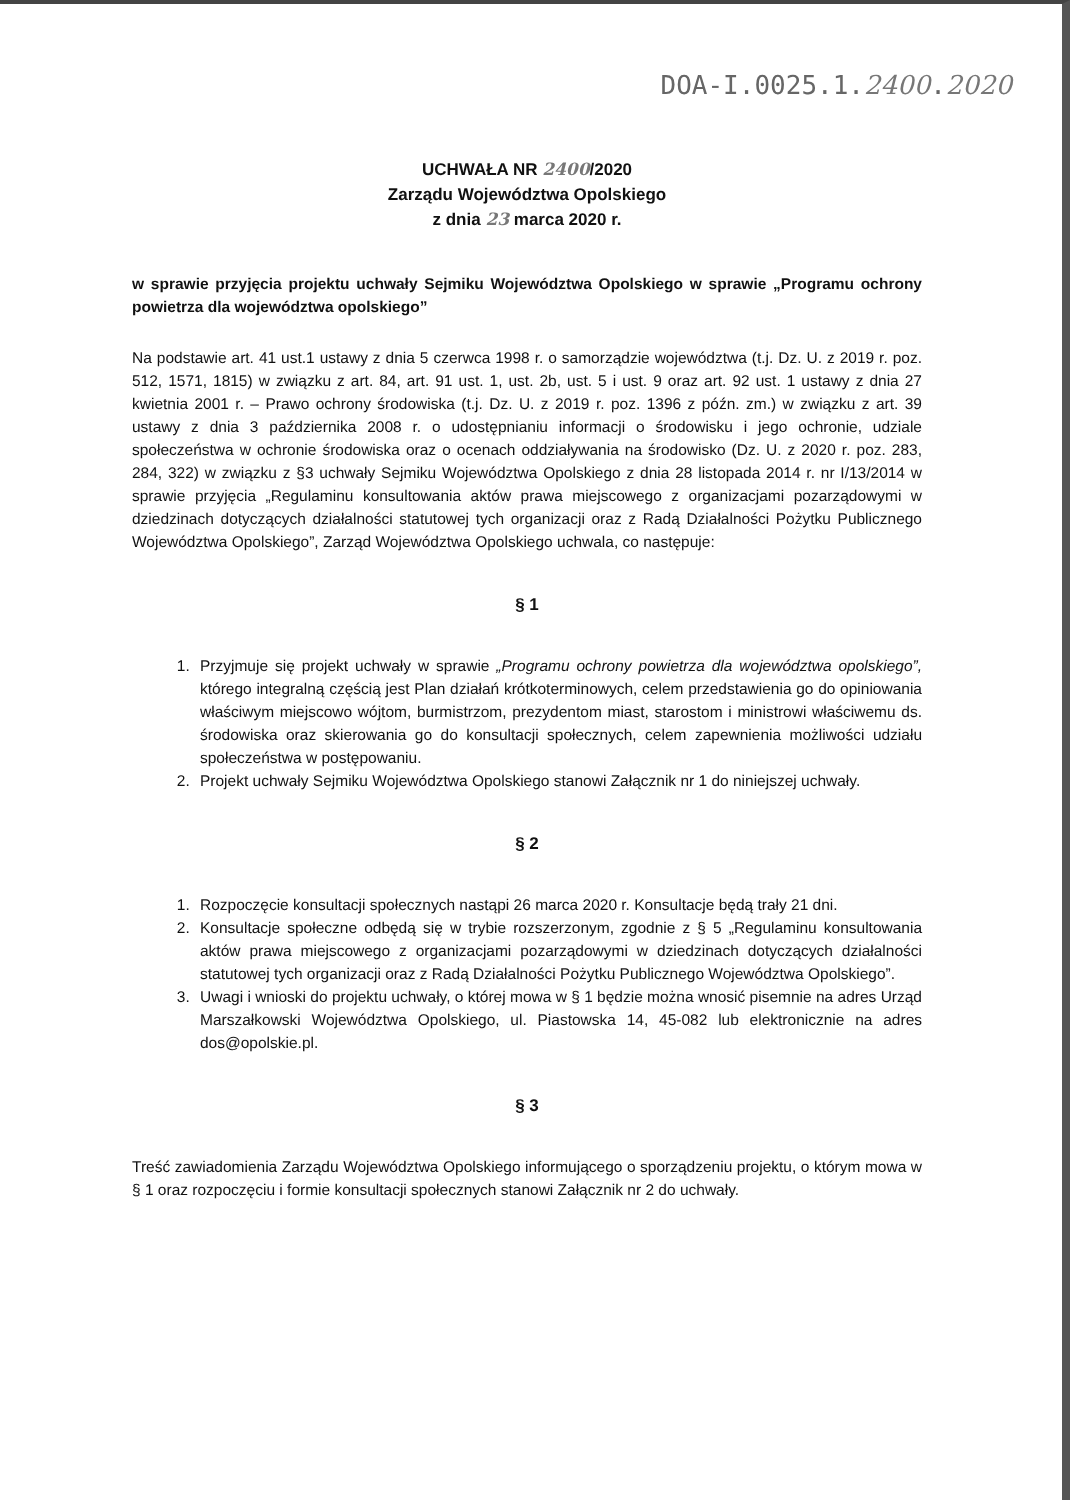DOA-I.0025.1.2400.2020
UCHWAŁA NR 2400/2020
Zarządu Województwa Opolskiego
z dnia 23 marca 2020 r.
w sprawie przyjęcia projektu uchwały Sejmiku Województwa Opolskiego w sprawie „Programu ochrony powietrza dla województwa opolskiego”
Na podstawie art. 41 ust.1 ustawy z dnia 5 czerwca 1998 r. o samorządzie województwa (t.j. Dz. U. z 2019 r. poz. 512, 1571, 1815) w związku z art. 84, art. 91 ust. 1, ust. 2b, ust. 5 i ust. 9 oraz art. 92 ust. 1 ustawy z dnia 27 kwietnia 2001 r. – Prawo ochrony środowiska (t.j. Dz. U. z 2019 r. poz. 1396 z późn. zm.) w związku z art. 39 ustawy z dnia 3 października 2008 r. o udostępnianiu informacji o środowisku i jego ochronie, udziale społeczeństwa w ochronie środowiska oraz o ocenach oddziaływania na środowisko (Dz. U. z 2020 r. poz. 283, 284, 322) w związku z §3 uchwały Sejmiku Województwa Opolskiego z dnia 28 listopada 2014 r. nr I/13/2014 w sprawie przyjęcia „Regulaminu konsultowania aktów prawa miejscowego z organizacjami pozarządowymi w dziedzinach dotyczących działalności statutowej tych organizacji oraz z Radą Działalności Pożytku Publicznego Województwa Opolskiego”, Zarząd Województwa Opolskiego uchwala, co następuje:
§ 1
1. Przyjmuje się projekt uchwały w sprawie „Programu ochrony powietrza dla województwa opolskiego”, którego integralną częścią jest Plan działań krótkoterminowych, celem przedstawienia go do opiniowania właściwym miejscowo wójtom, burmistrzom, prezydentom miast, starostom i ministrowi właściwemu ds. środowiska oraz skierowania go do konsultacji społecznych, celem zapewnienia możliwości udziału społeczeństwa w postępowaniu.
2. Projekt uchwały Sejmiku Województwa Opolskiego stanowi Załącznik nr 1 do niniejszej uchwały.
§ 2
1. Rozpoczęcie konsultacji społecznych nastąpi 26 marca 2020 r. Konsultacje będą trały 21 dni.
2. Konsultacje społeczne odbędą się w trybie rozszerzonym, zgodnie z § 5 „Regulaminu konsultowania aktów prawa miejscowego z organizacjami pozarządowymi w dziedzinach dotyczących działalności statutowej tych organizacji oraz z Radą Działalności Pożytku Publicznego Województwa Opolskiego”.
3. Uwagi i wnioski do projektu uchwały, o której mowa w § 1 będzie można wnosić pisemnie na adres Urząd Marszałkowski Województwa Opolskiego, ul. Piastowska 14, 45-082 lub elektronicznie na adres dos@opolskie.pl.
§ 3
Treść zawiadomienia Zarządu Województwa Opolskiego informującego o sporządzeniu projektu, o którym mowa w § 1 oraz rozpoczęciu i formie konsultacji społecznych stanowi Załącznik nr 2 do uchwały.